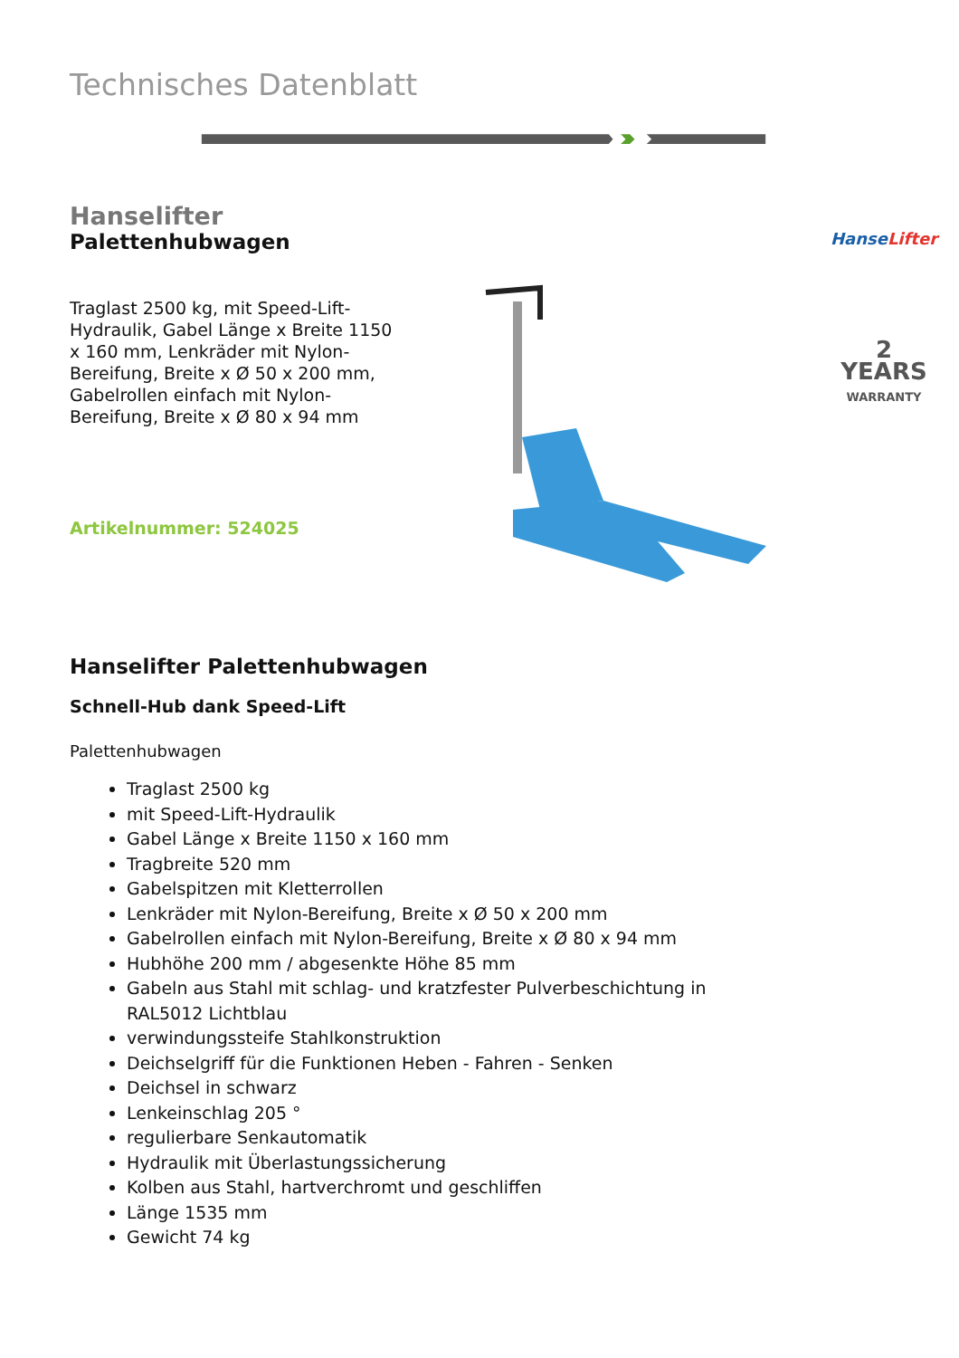Technisches Datenblatt
Hanselifter
Palettenhubwagen
Traglast 2500 kg, mit Speed-Lift-Hydraulik, Gabel Länge x Breite 1150 x 160 mm, Lenkräder mit Nylon-Bereifung, Breite x Ø 50 x 200 mm, Gabelrollen einfach mit Nylon-Bereifung, Breite x Ø 80 x 94 mm
Artikelnummer: 524025
HanseLifter
2
YEARS
WARRANTY
Hanselifter Palettenhubwagen
Schnell-Hub dank Speed-Lift
Palettenhubwagen
Traglast 2500 kg
mit Speed-Lift-Hydraulik
Gabel Länge x Breite 1150 x 160 mm
Tragbreite 520 mm
Gabelspitzen mit Kletterrollen
Lenkräder mit Nylon-Bereifung, Breite x Ø 50 x 200 mm
Gabelrollen einfach mit Nylon-Bereifung, Breite x Ø 80 x 94 mm
Hubhöhe 200 mm / abgesenkte Höhe 85 mm
Gabeln aus Stahl mit schlag- und kratzfester Pulverbeschichtung in RAL5012 Lichtblau
verwindungssteife Stahlkonstruktion
Deichselgriff für die Funktionen Heben - Fahren - Senken
Deichsel in schwarz
Lenkeinschlag 205 °
regulierbare Senkautomatik
Hydraulik mit Überlastungssicherung
Kolben aus Stahl, hartverchromt und geschliffen
Länge 1535 mm
Gewicht 74 kg